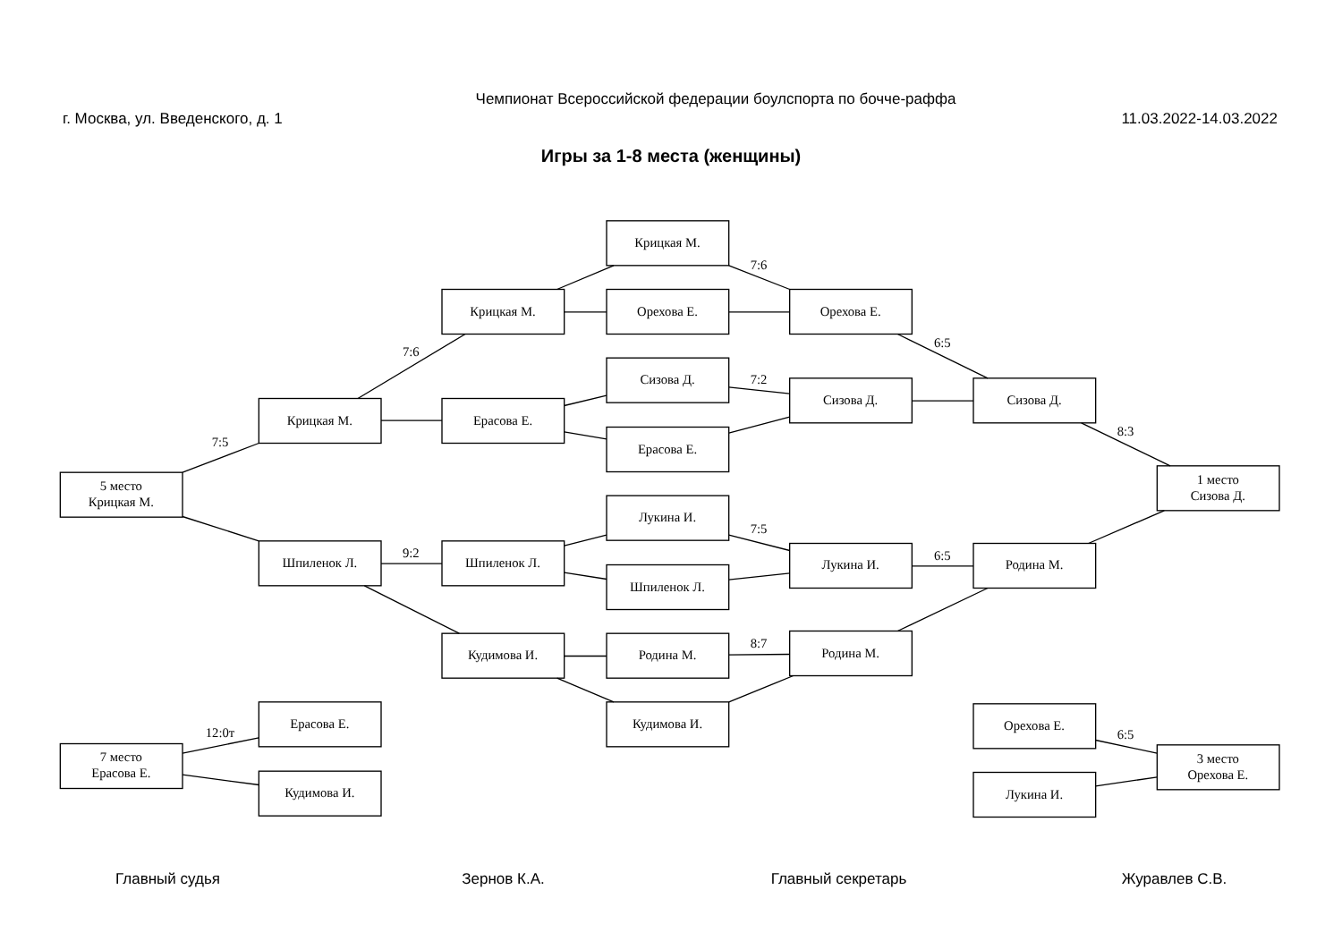Чемпионат Всероссийской федерации боулспорта по бочче-раффа
г. Москва, ул. Введенского, д. 1 11.03.2022-14.03.2022
Игры за 1-8 места (женщины)
Крицкая М.
7:6
Крицкая М.
Орехова Е.
Орехова Е.
7:6
6:5
Сизова Д.
7:2
Сизова Д.
Сизова Д.
Крицкая М.
Ерасова Е.
7:5
Ерасова Е.
8:3
5 место
Крицкая М.
1 место
Сизова Д.
Лукина И.
7:5
Шпиленок Л.
9:2
Шпиленок Л.
Лукина И.
6:5
Родина М.
Шпиленок Л.
Кудимова И.
Родина М.
8:7
Родина М.
Ерасова Е.
Кудимова И.
Орехова Е.
12:0т
6:5
7 место
Ерасова Е.
3 место
Орехова Е.
Кудимова И.
Лукина И.
Главный судья Зернов К.А. Главный секретарь Журавлев С.В.